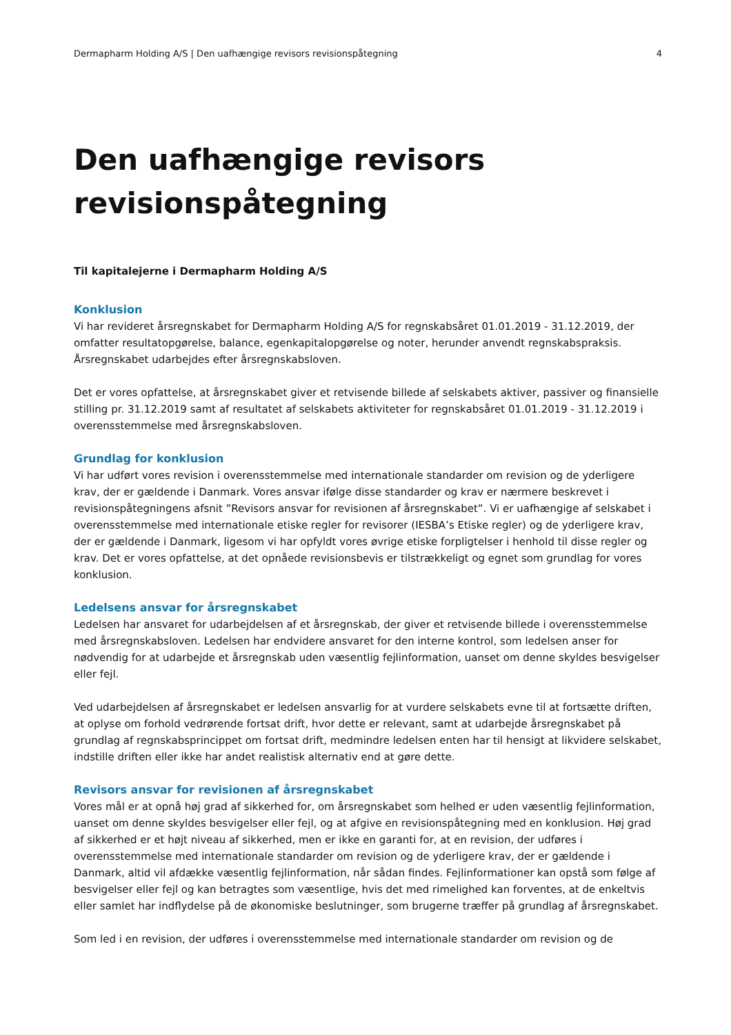Dermapharm Holding A/S | Den uafhængige revisors revisionspåtegning 4
Den uafhængige revisors
revisionspåtegning
Til kapitalejerne i Dermapharm Holding A/S
Konklusion
Vi har revideret årsregnskabet for Dermapharm Holding A/S for regnskabsåret 01.01.2019 - 31.12.2019, der omfatter resultatopgørelse, balance, egenkapitalopgørelse og noter, herunder anvendt regnskabspraksis. Årsregnskabet udarbejdes efter årsregnskabsloven.
Det er vores opfattelse, at årsregnskabet giver et retvisende billede af selskabets aktiver, passiver og finansielle stilling pr. 31.12.2019 samt af resultatet af selskabets aktiviteter for regnskabsåret 01.01.2019 - 31.12.2019 i overensstemmelse med årsregnskabsloven.
Grundlag for konklusion
Vi har udført vores revision i overensstemmelse med internationale standarder om revision og de yderligere krav, der er gældende i Danmark. Vores ansvar ifølge disse standarder og krav er nærmere beskrevet i revisionspåtegningens afsnit ”Revisors ansvar for revisionen af årsregnskabet”. Vi er uafhængige af selskabet i overensstemmelse med internationale etiske regler for revisorer (IESBA’s Etiske regler) og de yderligere krav, der er gældende i Danmark, ligesom vi har opfyldt vores øvrige etiske forpligtelser i henhold til disse regler og krav. Det er vores opfattelse, at det opnåede revisionsbevis er tilstrækkeligt og egnet som grundlag for vores konklusion.
Ledelsens ansvar for årsregnskabet
Ledelsen har ansvaret for udarbejdelsen af et årsregnskab, der giver et retvisende billede i overensstemmelse med årsregnskabsloven. Ledelsen har endvidere ansvaret for den interne kontrol, som ledelsen anser for nødvendig for at udarbejde et årsregnskab uden væsentlig fejlinformation, uanset om denne skyldes besvigelser eller fejl.
Ved udarbejdelsen af årsregnskabet er ledelsen ansvarlig for at vurdere selskabets evne til at fortsætte driften, at oplyse om forhold vedrørende fortsat drift, hvor dette er relevant, samt at udarbejde årsregnskabet på grundlag af regnskabsprincippet om fortsat drift, medmindre ledelsen enten har til hensigt at likvidere selskabet, indstille driften eller ikke har andet realistisk alternativ end at gøre dette.
Revisors ansvar for revisionen af årsregnskabet
Vores mål er at opnå høj grad af sikkerhed for, om årsregnskabet som helhed er uden væsentlig fejlinformation, uanset om denne skyldes besvigelser eller fejl, og at afgive en revisionspåtegning med en konklusion. Høj grad af sikkerhed er et højt niveau af sikkerhed, men er ikke en garanti for, at en revision, der udføres i overensstemmelse med internationale standarder om revision og de yderligere krav, der er gældende i Danmark, altid vil afdække væsentlig fejlinformation, når sådan findes. Fejlinformationer kan opstå som følge af besvigelser eller fejl og kan betragtes som væsentlige, hvis det med rimelighed kan forventes, at de enkeltvis eller samlet har indflydelse på de økonomiske beslutninger, som brugerne træffer på grundlag af årsregnskabet.
Som led i en revision, der udføres i overensstemmelse med internationale standarder om revision og de